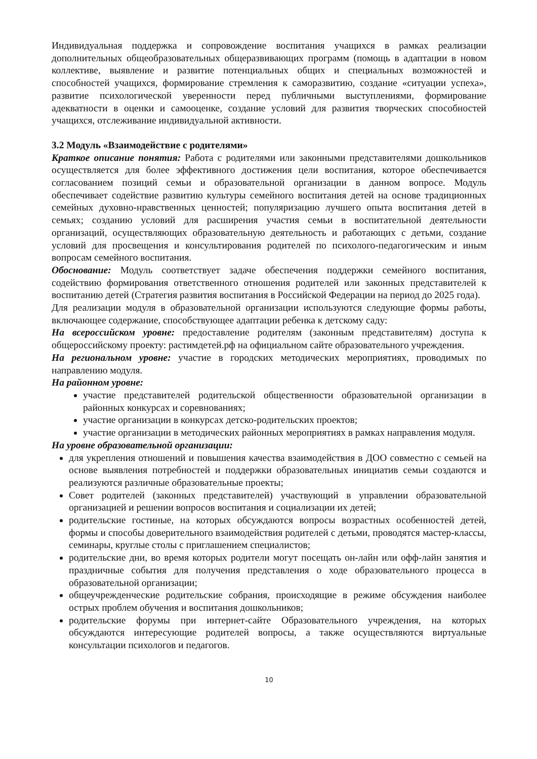Индивидуальная поддержка и сопровождение воспитания учащихся в рамках реализации дополнительных общеобразовательных общеразвивающих программ (помощь в адаптации в новом коллективе, выявление и развитие потенциальных общих и специальных возможностей и способностей учащихся, формирование стремления к саморазвитию, создание «ситуации успеха», развитие психологической уверенности перед публичными выступлениями, формирование адекватности в оценки и самооценке, создание условий для развития творческих способностей учащихся, отслеживание индивидуальной активности.
3.2 Модуль «Взаимодействие с родителями»
Краткое описание понятия: Работа с родителями или законными представителями дошкольников осуществляется для более эффективного достижения цели воспитания, которое обеспечивается согласованием позиций семьи и образовательной организации в данном вопросе. Модуль обеспечивает содействие развитию культуры семейного воспитания детей на основе традиционных семейных духовно-нравственных ценностей; популяризацию лучшего опыта воспитания детей в семьях; созданию условий для расширения участия семьи в воспитательной деятельности организаций, осуществляющих образовательную деятельность и работающих с детьми, создание условий для просвещения и консультирования родителей по психолого-педагогическим и иным вопросам семейного воспитания.
Обоснование: Модуль соответствует задаче обеспечения поддержки семейного воспитания, содействию формирования ответственного отношения родителей или законных представителей к воспитанию детей (Стратегия развития воспитания в Российской Федерации на период до 2025 года).
Для реализации модуля в образовательной организации используются следующие формы работы, включающее содержание, способствующее адаптации ребенка к детскому саду:
На всероссийском уровне: предоставление родителям (законным представителям) доступа к общероссийскому проекту: растимдетей.рф на официальном сайте образовательного учреждения.
На региональном уровне: участие в городских методических мероприятиях, проводимых по направлению модуля.
На районном уровне:
участие представителей родительской общественности образовательной организации в районных конкурсах и соревнованиях;
участие организации в конкурсах детско-родительских проектов;
участие организации в методических районных мероприятиях в рамках направления модуля.
На уровне образовательной организации:
для укрепления отношений и повышения качества взаимодействия в ДОО совместно с семьей на основе выявления потребностей и поддержки образовательных инициатив семьи создаются и реализуются различные образовательные проекты;
Совет родителей (законных представителей) участвующий в управлении образовательной организацией и решении вопросов воспитания и социализации их детей;
родительские гостиные, на которых обсуждаются вопросы возрастных особенностей детей, формы и способы доверительного взаимодействия родителей с детьми, проводятся мастер-классы, семинары, круглые столы с приглашением специалистов;
родительские дни, во время которых родители могут посещать он-лайн или офф-лайн занятия и праздничные события для получения представления о ходе образовательного процесса в образовательной организации;
общеучрежденческие родительские собрания, происходящие в режиме обсуждения наиболее острых проблем обучения и воспитания дошкольников;
родительские форумы при интернет-сайте Образовательного учреждения, на которых обсуждаются интересующие родителей вопросы, а также осуществляются виртуальные консультации психологов и педагогов.
10